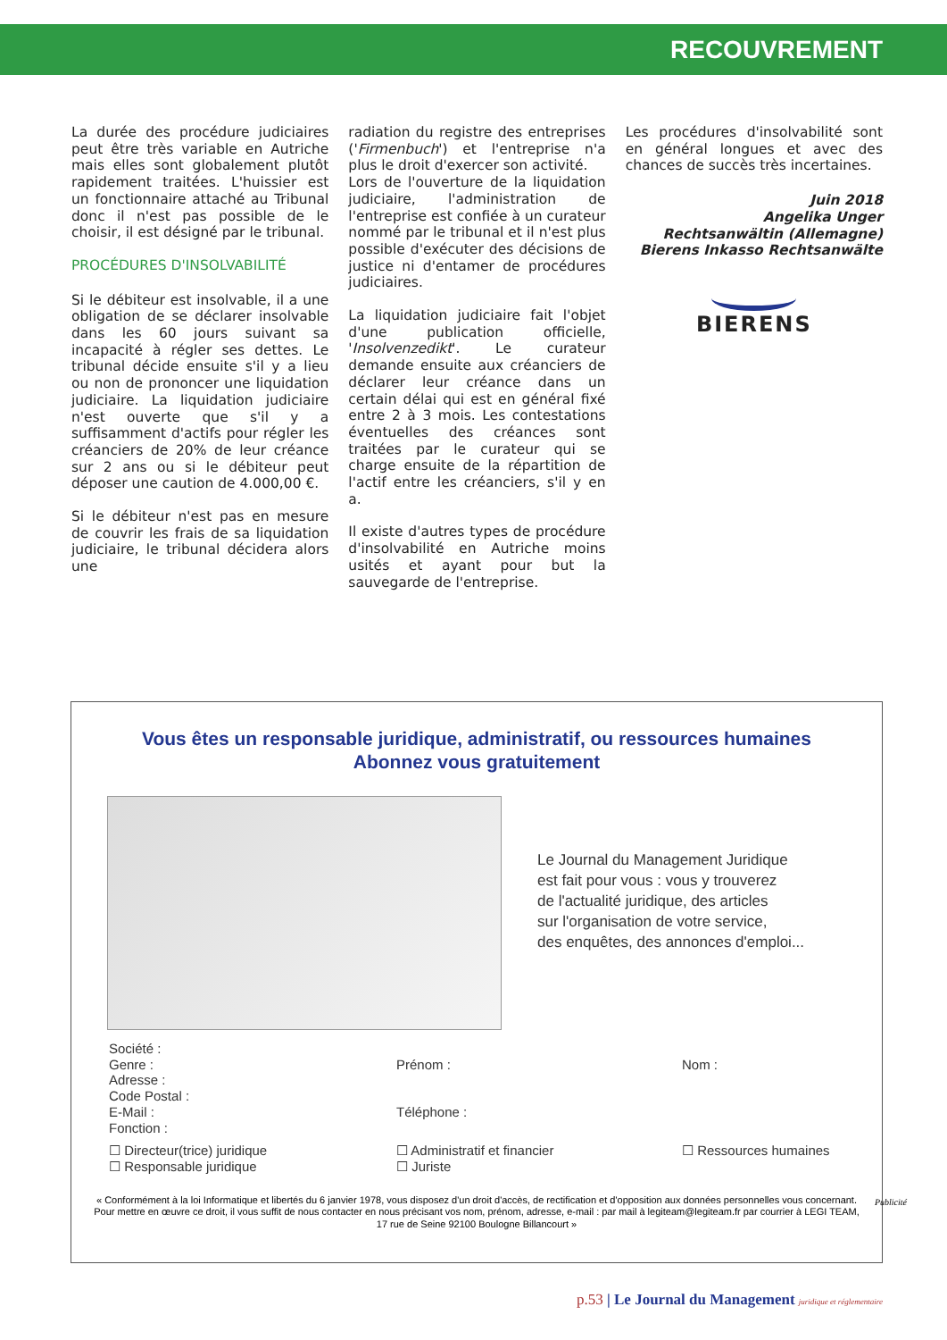RECOUVREMENT
La durée des procédure judiciaires peut être très variable en Autriche mais elles sont globalement plutôt rapidement traitées. L'huissier est un fonctionnaire attaché au Tribunal donc il n'est pas possible de le choisir, il est désigné par le tribunal.
PROCÉDURES D'INSOLVABILITÉ
Si le débiteur est insolvable, il a une obligation de se déclarer insolvable dans les 60 jours suivant sa incapacité à régler ses dettes. Le tribunal décide ensuite s'il y a lieu ou non de prononcer une liquidation judiciaire. La liquidation judiciaire n'est ouverte que s'il y a suffisamment d'actifs pour régler les créanciers de 20% de leur créance sur 2 ans ou si le débiteur peut déposer une caution de 4.000,00 €.
Si le débiteur n'est pas en mesure de couvrir les frais de sa liquidation judiciaire, le tribunal décidera alors une
radiation du registre des entreprises ('Firmenbuch') et l'entreprise n'a plus le droit d'exercer son activité.
Lors de l'ouverture de la liquidation judiciaire, l'administration de l'entreprise est confiée à un curateur nommé par le tribunal et il n'est plus possible d'exécuter des décisions de justice ni d'entamer de procédures judiciaires.
La liquidation judiciaire fait l'objet d'une publication officielle, 'Insolvenzedikt'. Le curateur demande ensuite aux créanciers de déclarer leur créance dans un certain délai qui est en général fixé entre 2 à 3 mois. Les contestations éventuelles des créances sont traitées par le curateur qui se charge ensuite de la répartition de l'actif entre les créanciers, s'il y en a.
Il existe d'autres types de procédure d'insolvabilité en Autriche moins usités et ayant pour but la sauvegarde de l'entreprise.
Les procédures d'insolvabilité sont en général longues et avec des chances de succès très incertaines.
Juin 2018
Angelika Unger
Rechtsanwältin (Allemagne)
Bierens Inkasso Rechtsanwälte
BIERENS
Vous êtes un responsable juridique, administratif, ou ressources humaines
Abonnez vous gratuitement
Le Journal du Management Juridique
est fait pour vous : vous y trouverez
de l'actualité juridique, des articles
sur l'organisation de votre service,
des enquêtes, des annonces d'emploi...
Société :
Genre :
Adresse :
Code Postal :
E-Mail :
Fonction :
Prénom :
Téléphone :
Nom :
☐ Directeur(trice) juridique
☐ Responsable juridique
☐ Administratif et financier
☐ Juriste
☐ Ressources humaines
« Conformément à la loi Informatique et libertés du 6 janvier 1978, vous disposez d'un droit d'accès, de rectification et d'opposition aux données personnelles vous concernant. Pour mettre en œuvre ce droit, il vous suffit de nous contacter en nous précisant vos nom, prénom, adresse, e-mail : par mail à legiteam@legiteam.fr par courrier à LEGI TEAM, 17 rue de Seine 92100 Boulogne Billancourt »
Publicité
p.53 | Le Journal du Management juridique et réglementaire